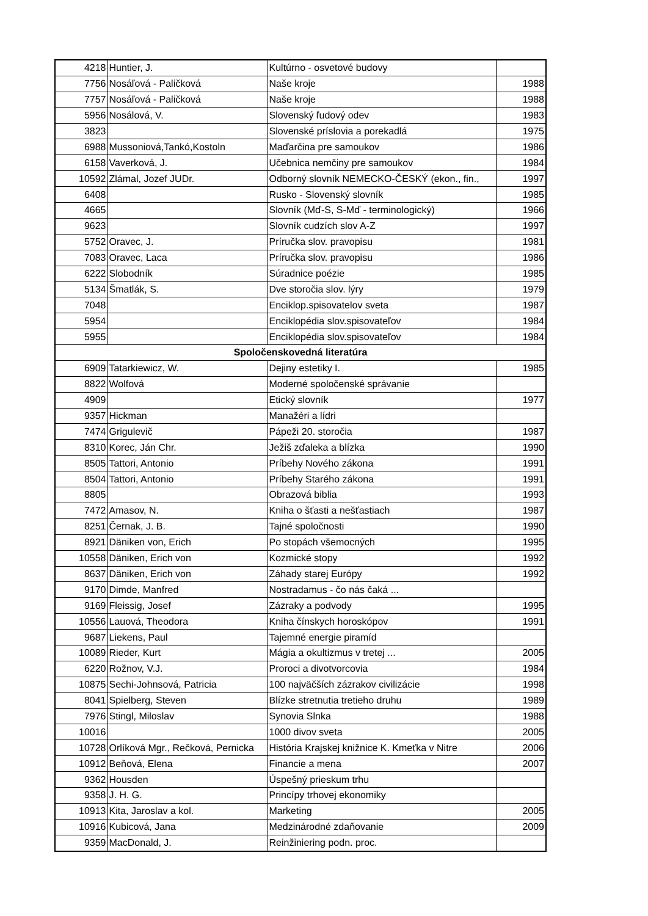| 4218 | Huntier, J. | Kultúrno - osvetové budovy | |
| 7756 | Nosáľová - Paličková | Naše kroje | 1988 |
| 7757 | Nosáľová - Paličková | Naše kroje | 1988 |
| 5956 | Nosálová, V. | Slovenský ľudový odev | 1983 |
| 3823 | | Slovenské príslovia a porekadlá | 1975 |
| 6988 | Mussoniová,Tankó,Kostoln | Maďarčina pre samoukov | 1986 |
| 6158 | Vaverková, J. | Učebnica nemčiny pre samoukov | 1984 |
| 10592 | Zlámal, Jozef JUDr. | Odborný slovník NEMECKO-ČESKÝ (ekon., fin., | 1997 |
| 6408 | | Rusko - Slovenský slovník | 1985 |
| 4665 | | Slovník (Mď-S, S-Mď - terminologický) | 1966 |
| 9623 | | Slovník cudzích slov A-Z | 1997 |
| 5752 | Oravec, J. | Príručka slov. pravopisu | 1981 |
| 7083 | Oravec, Laca | Príručka slov. pravopisu | 1986 |
| 6222 | Slobodník | Súradnice poézie | 1985 |
| 5134 | Šmatlák, S. | Dve storočia slov. lýry | 1979 |
| 7048 | | Enciklop.spisovatelov sveta | 1987 |
| 5954 | | Enciklopédia slov.spisovateľov | 1984 |
| 5955 | | Enciklopédia slov.spisovateľov | 1984 |
| Spoločenskovedná literatúra | | | |
| 6909 | Tatarkiewicz, W. | Dejiny estetiky I. | 1985 |
| 8822 | Wolfová | Moderné spoločenské správanie | |
| 4909 | | Etický slovník | 1977 |
| 9357 | Hickman | Manažéri a lídri | |
| 7474 | Grigulevič | Pápeži 20. storočia | 1987 |
| 8310 | Korec, Ján Chr. | Ježiš zďaleka a blízka | 1990 |
| 8505 | Tattori, Antonio | Príbehy Nového zákona | 1991 |
| 8504 | Tattori, Antonio | Príbehy Starého zákona | 1991 |
| 8805 | | Obrazová biblia | 1993 |
| 7472 | Amasov, N. | Kniha o šťasti a nešťastiach | 1987 |
| 8251 | Černak, J. B. | Tajné spoločnosti | 1990 |
| 8921 | Däniken von, Erich | Po stopách všemocných | 1995 |
| 10558 | Däniken, Erich von | Kozmické stopy | 1992 |
| 8637 | Däniken, Erich von | Záhady starej Európy | 1992 |
| 9170 | Dimde, Manfred | Nostradamus - čo nás čaká ... | |
| 9169 | Fleissig, Josef | Zázraky a podvody | 1995 |
| 10556 | Lauová, Theodora | Kniha čínskych horoskópov | 1991 |
| 9687 | Liekens, Paul | Tajemné energie piramíd | |
| 10089 | Rieder, Kurt | Mágia a okultizmus v tretej ... | 2005 |
| 6220 | Rožnov, V.J. | Proroci a divotvorcovia | 1984 |
| 10875 | Sechi-Johnsová, Patricia | 100 najväčších zázrakov civilizácie | 1998 |
| 8041 | Spielberg, Steven | Blízke stretnutia tretieho druhu | 1989 |
| 7976 | Stingl, Miloslav | Synovia Slnka | 1988 |
| 10016 | | 1000 divov sveta | 2005 |
| 10728 | Orlíková Mgr., Rečková, Pernicka | História Krajskej knižnice K. Kmeťka v Nitre | 2006 |
| 10912 | Beňová, Elena | Financie a mena | 2007 |
| 9362 | Housden | Úspešný prieskum trhu | |
| 9358 | J. H. G. | Princípy trhovej ekonomiky | |
| 10913 | Kita, Jaroslav a kol. | Marketing | 2005 |
| 10916 | Kubicová, Jana | Medzinárodné zdaňovanie | 2009 |
| 9359 | MacDonald, J. | Reinžiniering podn. proc. | |